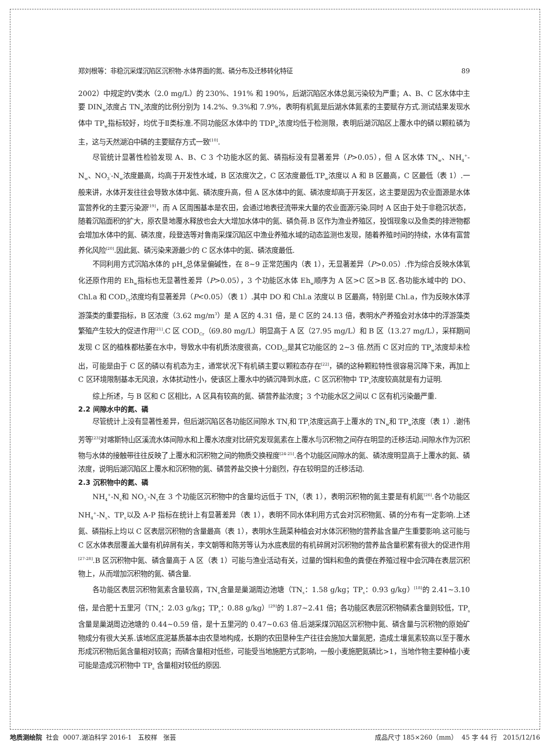郑刘根等：非稳沉采煤沉陷区沉积物-水体界面的氮、磷分布及迁移转化特征 89
2002）中规定的Ⅴ类水（2.0 mg/L）的 230%、191% 和 190%，后湖沉陷区水体总氮污染较为严重；A、B、C 区水体中主要 DIN<sub>w</sub>浓度占 TN<sub>w</sub>浓度的比例分别为 14.2%、9.3%和 7.9%，表明有机氮是后湖水体氮素的主要赋存方式.测试结果发现水体中 TP<sub>w</sub>指标较好，均优于Ⅱ类标准.不同功能区水体中的 TDP<sub>w</sub>浓度均低于检测限，表明后湖沉陷区上覆水中的磷以颗粒磷为主，这与天然湖泊中磷的主要赋存方式一致<sup>[10]</sup>.
尽管统计显著性检验发现 A、B、C 3 个功能水区的氮、磷指标没有显著差异（P>0.05），但 A 区水体 TN<sub>w</sub>、NH<sub>4</sub><sup>+</sup>-N<sub>w</sub>、NO<sub>3</sub><sup>-</sup>-N<sub>w</sub>浓度最高，均高于开发性水域，B 区浓度次之，C 区浓度最低.TP<sub>w</sub>浓度以 A 和 B 区最高，C 区最低（表 1）.一般来讲，水体开发往往会导致水体中氮、磷浓度升高，但 A 区水体中的氮、磷浓度却高于开发区，这主要是因为农业面源是水体富营养化的主要污染源<sup>[19]</sup>，而 A 区周围基本是农田，会通过地表径流带来大量的农业面源污染.同时 A 区由于处于非稳沉状态，随着沉陷面积的扩大，原农垦地覆水释放也会大大增加水体中的氮、磷负荷.B 区作为渔业养殖区，投饵现象以及鱼类的排泄物都会增加水体中的氮、磷浓度，段登选等对鲁南采煤沉陷区中渔业养殖水域的动态监测也发现，随着养殖时间的持续，水体有富营养化风险<sup>[20]</sup>.因此氮、磷污染来源最少的 C 区水体中的氮、磷浓度最低.
不同利用方式沉陷水体的 pH<sub>w</sub>总体呈偏碱性，在 8~9 正常范围内（表 1），无显著差异（P>0.05）.作为综合反映水体氧化还原作用的 Eh<sub>w</sub>指标也无显著性差异（P>0.05），3 个功能区水体 Eh<sub>w</sub>顺序为 A 区>C 区>B 区.各功能水域中的 DO、Chl.a 和 COD<sub>Cr</sub>浓度均有显著差异（P<0.05）（表 1）.其中 DO 和 Chl.a 浓度以 B 区最高，特别是 Chl.a，作为反映水体浮游藻类的重要指标，B 区浓度（3.62 mg/m<sup>3</sup>）是 A 区的 4.31 倍，是 C 区的 24.13 倍，表明水产养殖会对水体中的浮游藻类繁殖产生较大的促进作用<sup>[21]</sup>.C 区 COD<sub>Cr</sub>（69.80 mg/L）明显高于 A 区（27.95 mg/L）和 B 区（13.27 mg/L），采样期间发现 C 区的植株都枯萎在水中，导致水中有机质浓度很高，COD<sub>Cr</sub>是其它功能区的 2~3 倍.然而 C 区对应的 TP<sub>w</sub>浓度却未检出，可能是由于 C 区的磷以有机态为主，通常状况下有机磷主要以颗粒态存在<sup>[22]</sup>，磷的这种颗粒特性很容易沉降下来，再加上 C 区环境限制基本无风浪，水体扰动性小，使该区上覆水中的磷沉降到水底，C 区沉积物中 TP<sub>s</sub>浓度较高就是有力证明.
综上所述，与 B 区和 C 区相比，A 区具有较高的氮、磷营养盐浓度；3 个功能水区之间以 C 区有机污染最严重.
2.2 间隙水中的氮、磷
尽管统计上没有显著性差异，但后湖沉陷区各功能区间隙水 TN<sub>i</sub>和 TP<sub>i</sub>浓度远高于上覆水的 TN<sub>w</sub>和 TP<sub>w</sub>浓度（表 1）.谢伟芳等<sup>[23]</sup>对喀斯特山区溪流水体间隙水和上覆水浓度对比研究发现氮素在上覆水与沉积物之间存在明显的迁移活动.间隙水作为沉积物与水体的接触带往往反映了上覆水和沉积物之间的物质交换程度<sup>[24-25]</sup>.各个功能区间隙水的氮、磷浓度明显高于上覆水的氮、磷浓度，说明后湖沉陷区上覆水和沉积物的氮、磷营养盐交换十分剧烈，存在较明显的迁移活动.
2.3 沉积物中的氮、磷
NH<sub>4</sub><sup>+</sup>-N<sub>s</sub>和 NO<sub>3</sub><sup>-</sup>-N<sub>s</sub>在 3 个功能区沉积物中的含量均远低于 TN<sub>s</sub>（表 1），表明沉积物的氮主要是有机氮<sup>[26]</sup>.各个功能区 NH<sub>4</sub><sup>+</sup>-N<sub>s</sub>、TP<sub>s</sub>以及 A-P 指标在统计上有显著差异（表 1），表明不同水体利用方式会对沉积物氮、磷的分布有一定影响.上述氮、磷指标上均以 C 区表层沉积物的含量最高（表 1），表明水生蔬菜种植会对水体沉积物的营养盐含量产生重要影响.这可能与 C 区水体表层覆盖大量有机碎屑有关，李文朝等和陈芳等认为水底表层的有机碎屑对沉积物的营养盐含量积累有很大的促进作用<sup>[27-28]</sup>.B 区沉积物中氮、磷含量高于 A 区（表 1）可能与渔业活动有关，过量的饵料和鱼的粪便在养殖过程中会沉降在表层沉积物上，从而增加沉积物的氮、磷含量.
各功能区表层沉积物氮素含量较高，TN<sub>s</sub>含量是巢湖周边池塘（TN<sub>s</sub>：1.58 g/kg；TP<sub>s</sub>：0.93 g/kg）<sup>[18]</sup>的 2.41~3.10 倍，是合肥十五里河（TN<sub>s</sub>：2.03 g/kg；TP<sub>s</sub>：0.88 g/kg）<sup>[29]</sup>的 1.87~2.41 倍；各功能区表层沉积物磷素含量则较低，TP<sub>s</sub>含量是巢湖周边池塘的 0.44~0.59 倍，是十五里河的 0.47~0.63 倍.后湖采煤沉陷区沉积物中氮、磷含量与沉积物的原始矿物成分有很大关系.该地区底泥基质基本由农垦地构成，长期的农田垦种生产往往会施加大量氮肥，造成土壤氮素较高以至于覆水形成沉积物后氮含量相对较高；而磷含量相对低些，可能受当地施肥方式影响，一般小麦施肥氮磷比>1，当地作物主要种植小麦可能是造成沉积物中 TP<sub>s</sub> 含量相对较低的原因.
地质测绘院 社会 0007.湖泊科学 2016-1 五校样 张芸 成品尺寸 185×260（mm） 45 字 44 行 2015/12/16